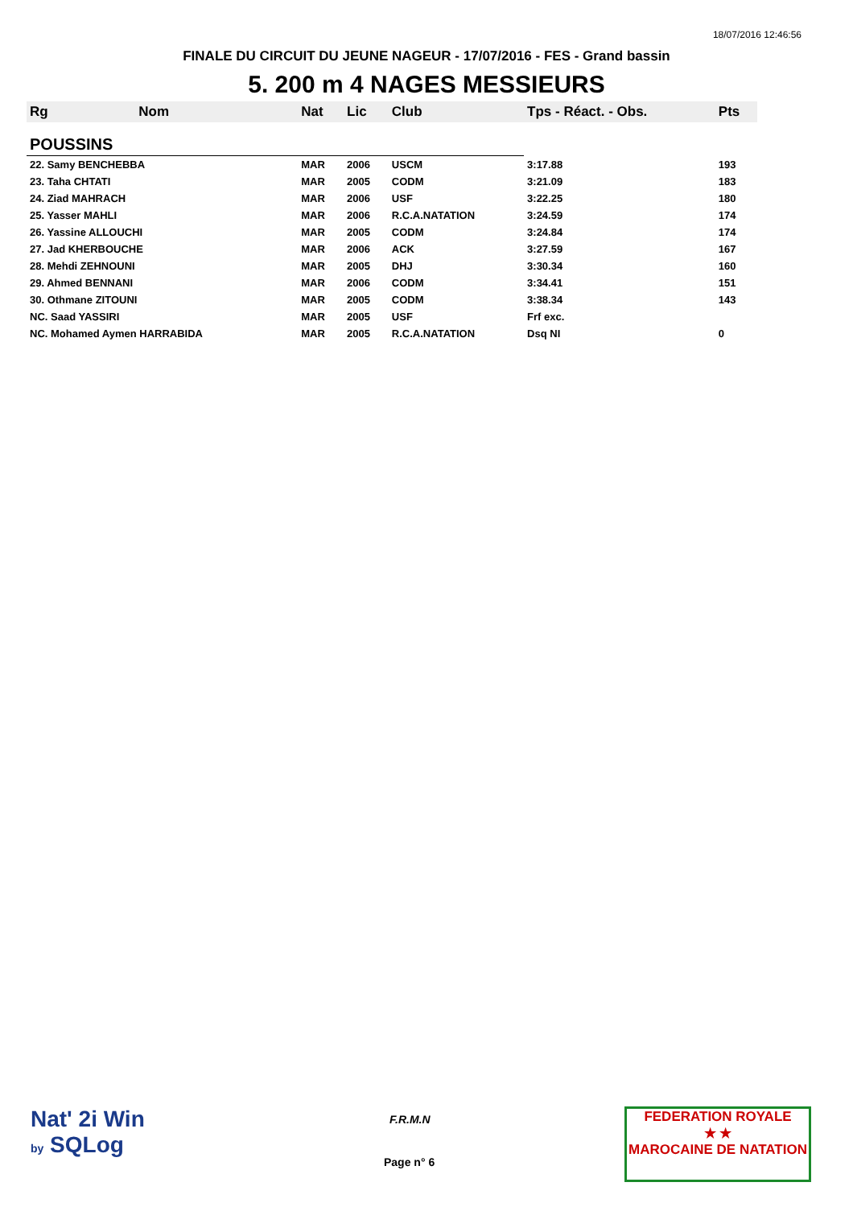18/07/2016 12:46:56
FINALE DU CIRCUIT DU JEUNE NAGEUR - 17/07/2016 - FES - Grand bassin
5. 200 m 4 NAGES MESSIEURS
| Rg | Nom | Nat | Lic | Club | Tps - Réact. - Obs. | Pts |
| --- | --- | --- | --- | --- | --- | --- |
| POUSSINS | | | | | | |
| 22. Samy BENCHEBBA | | MAR | 2006 | USCM | 3:17.88 | 193 |
| 23. Taha CHTATI | | MAR | 2005 | CODM | 3:21.09 | 183 |
| 24. Ziad MAHRACH | | MAR | 2006 | USF | 3:22.25 | 180 |
| 25. Yasser MAHLI | | MAR | 2006 | R.C.A.NATATION | 3:24.59 | 174 |
| 26. Yassine ALLOUCHI | | MAR | 2005 | CODM | 3:24.84 | 174 |
| 27. Jad KHERBOUCHE | | MAR | 2006 | ACK | 3:27.59 | 167 |
| 28. Mehdi ZEHNOUNI | | MAR | 2005 | DHJ | 3:30.34 | 160 |
| 29. Ahmed BENNANI | | MAR | 2006 | CODM | 3:34.41 | 151 |
| 30. Othmane ZITOUNI | | MAR | 2005 | CODM | 3:38.34 | 143 |
| NC. Saad YASSIRI | | MAR | 2005 | USF | Frf exc. | |
| NC. Mohamed Aymen HARRABIDA | | MAR | 2005 | R.C.A.NATATION | Dsq NI | 0 |
Nat' 2i Win
by SQLog
F.R.M.N
Page n° 6
FEDERATION ROYALE
★ ★
MAROCAINE DE NATATION